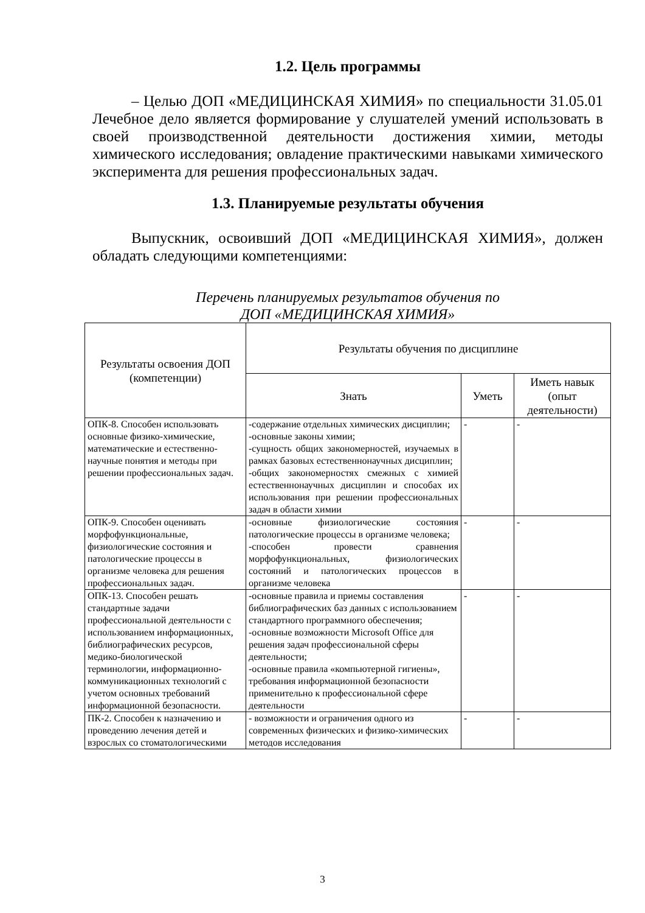1.2. Цель программы
– Целью ДОП «МЕДИЦИНСКАЯ ХИМИЯ» по специальности 31.05.01 Лечебное дело является формирование у слушателей умений использовать в своей производственной деятельности достижения химии, методы химического исследования; овладение практическими навыками химического эксперимента для решения профессиональных задач.
1.3. Планируемые результаты обучения
Выпускник, освоивший ДОП «МЕДИЦИНСКАЯ ХИМИЯ», должен обладать следующими компетенциями:
Перечень планируемых результатов обучения по
ДОП «МЕДИЦИНСКАЯ ХИМИЯ»
| Результаты освоения ДОП (компетенции) | Результаты обучения по дисциплине | | |
| --- | --- | --- | --- |
| | Знать | Уметь | Иметь навык (опыт деятельности) |
| ОПК-8. Способен использовать основные физико-химические, математические и естественно-научные понятия и методы при решении профессиональных задач. | -содержание отдельных химических дисциплин; -основные законы химии; -сущность общих закономерностей, изучаемых в рамках базовых естественнонаучных дисциплин; -общих закономерностях смежных с химией естественнонаучных дисциплин и способах их использования при решении профессиональных задач в области химии | - | - |
| ОПК-9. Способен оценивать морфофункциональные, физиологические состояния и патологические процессы в организме человека для решения профессиональных задач. | -основные физиологические состояния патологические процессы в организме человека; -способен провести сравнения морфофункциональных, физиологических состояний и патологических процессов в организме человека | - | - |
| ОПК-13. Способен решать стандартные задачи профессиональной деятельности с использованием информационных, библиографических ресурсов, медико-биологической терминологии, информационно-коммуникационных технологий с учетом основных требований информационной безопасности. | -основные правила и приемы составления библиографических баз данных с использованием стандартного программного обеспечения; -основные возможности Microsoft Office для решения задач профессиональной сферы деятельности; -основные правила «компьютерной гигиены», требования информационной безопасности применительно к профессиональной сфере деятельности | - | - |
| ПК-2. Способен к назначению и проведению лечения детей и взрослых со стоматологическими | - возможности и ограничения одного из современных физических и физико-химических методов исследования | - | - |
3